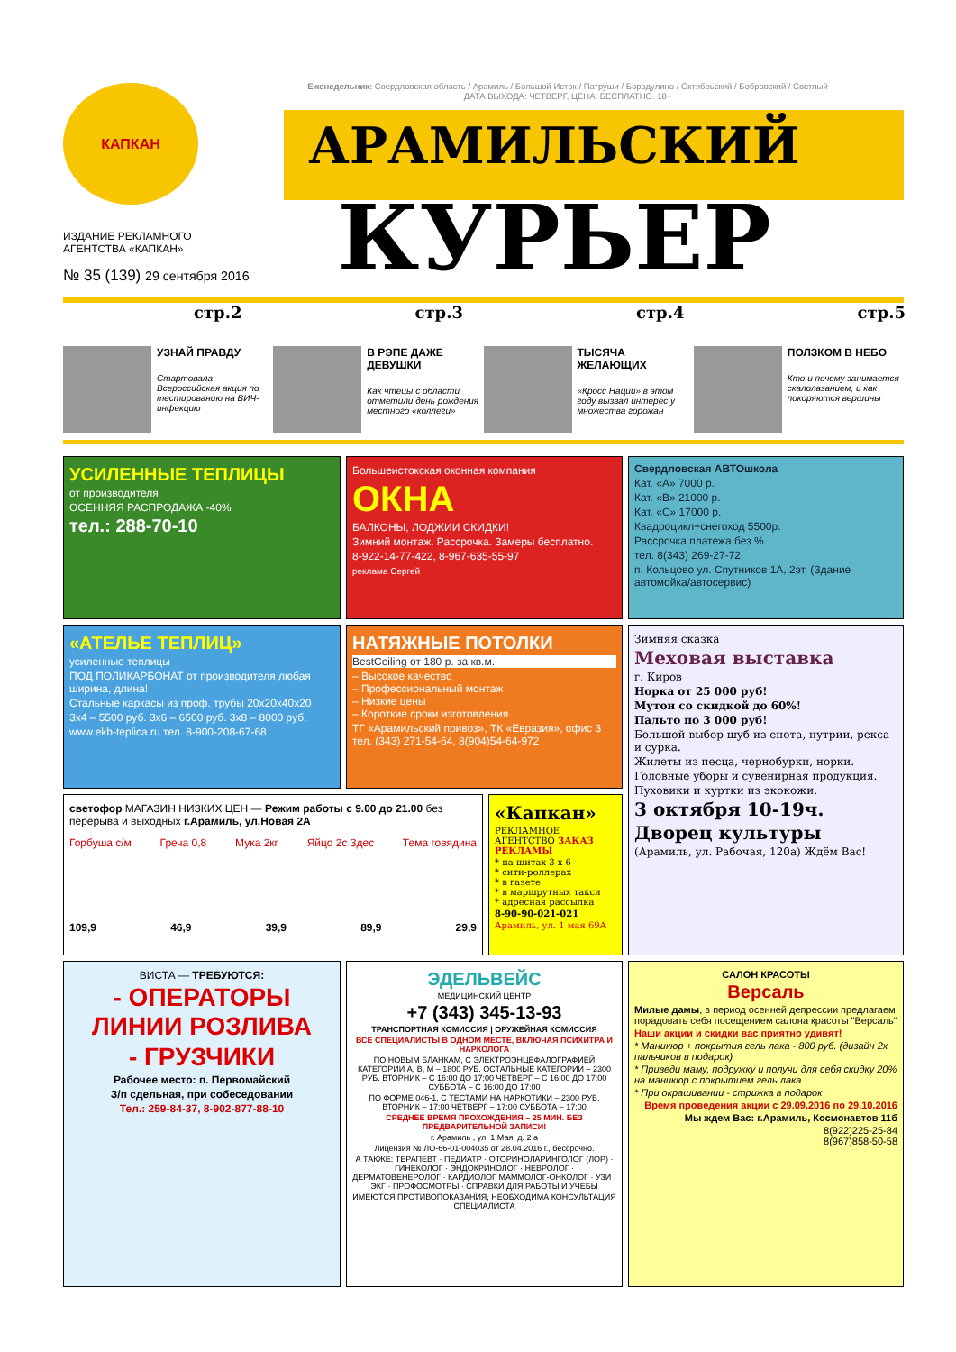Еженедельник: Свердловская область / Арамиль / Большой Исток / Патруши / Бородулино / Октябрьский / Бобровский / Светлый
ДАТА ВЫХОДА: ЧЕТВЕРГ, ЦЕНА: БЕСПЛАТНО. 18+
КАПКАН
АРАМИЛЬСКИЙ
КУРЬЕР
ИЗДАНИЕ РЕКЛАМНОГО
АГЕНТСТВА «КАПКАН»
№ 35 (139) 29 сентября 2016
стр.2 стр.3 стр.4 стр.5
УЗНАЙ ПРАВДУ
Стартовала Всероссийская акция по тестированию на ВИЧ-инфекцию
В РЭПЕ ДАЖЕ ДЕВУШКИ
Как чтецы с области отметили день рождения местного «коллеги»
ТЫСЯЧА ЖЕЛАЮЩИХ
«Кросс Нации» в этом году вызвал интерес у множества горожан
ПОЛЗКОМ В НЕБО
Кто и почему занимается скалолазанием, и как покоряются вершины
УСИЛЕННЫЕ ТЕПЛИЦЫ
от производителя
ОСЕННЯЯ РАСПРОДАЖА -40%
тел.: 288-70-10
Большеистокская оконная компания
ОКНА
БАЛКОНЫ, ЛОДЖИИ СКИДКИ!
Зимний монтаж. Рассрочка. Замеры бесплатно.
8-922-14-77-422, 8-967-635-55-97
реклама Сергей
Свердловская АВТОшкола
Кат. «А» 7000 р.
Кат. «В» 21000 р.
Кат. «С» 17000 р.
Квадроцикл+снегоход 5500р.
Рассрочка платежа без %
тел. 8(343) 269-27-72
п. Кольцово ул. Спутников 1А, 2эт. (Здание автомойка/автосервис)
«АТЕЛЬЕ ТЕПЛИЦ»
усиленные теплицы
ПОД ПОЛИКАРБОНАТ от производителя любая ширина, длина!
Стальные каркасы из проф. трубы 20х20х40х20
3х4 – 5500 руб. 3х6 – 6500 руб. 3х8 – 8000 руб.
www.ekb-teplica.ru тел. 8-900-208-67-68
НАТЯЖНЫЕ ПОТОЛКИ
BestCeiling от 180 р. за кв.м.
– Высокое качество
– Профессиональный монтаж
– Низкие цены
– Короткие сроки изготовления
ТГ «Арамильский привоз», ТК «Евразия», офис 3 тел. (343) 271-54-64, 8(904)54-64-972
Зимняя сказка
Меховая выставка
г. Киров
Норка от 25 000 руб!
Мутон со скидкой до 60%!
Пальто по 3 000 руб!
Большой выбор шуб из енота, нутрии, рекса и сурка.
Жилеты из песца, чернобурки, норки.
Головные уборы и сувенирная продукция.
Пуховики и куртки из экокожи.
3 октября 10-19ч.
Дворец культуры
(Арамиль, ул. Рабочая, 120а) Ждём Вас!
светофор МАГАЗИН НИЗКИХ ЦЕН — Режим работы с 9.00 до 21.00 без перерыва и выходных г.Арамиль, ул.Новая 2А
Горбуша с/м Греча 0,8 Мука 2кг Яйцо 2с 3дес Тема говядина
109,9 46,9 39,9 89,9 29,9
«Капкан»
РЕКЛАМНОЕ АГЕНТСТВО ЗАКАЗ РЕКЛАМЫ
* на щитах 3 х 6
* сити-роллерах
* в газете
* в маршрутных такси
* адресная рассылка
8-90-90-021-021
Арамиль, ул. 1 мая 69А
ВИСТА — ТРЕБУЮТСЯ:
- ОПЕРАТОРЫ ЛИНИИ РОЗЛИВА
- ГРУЗЧИКИ
Рабочее место: п. Первомайский
З/п сдельная, при собеседовании
Тел.: 259-84-37, 8-902-877-88-10
ЭДЕЛЬВЕЙС
МЕДИЦИНСКИЙ ЦЕНТР
+7 (343) 345-13-93
ТРАНСПОРТНАЯ КОМИССИЯ | ОРУЖЕЙНАЯ КОМИССИЯ
ВСЕ СПЕЦИАЛИСТЫ В ОДНОМ МЕСТЕ, ВКЛЮЧАЯ ПСИХИТРА И НАРКОЛОГА
ПО НОВЫМ БЛАНКАМ, С ЭЛЕКТРОЭНЦЕФАЛОГРАФИЕЙ КАТЕГОРИИ А, В, М – 1800 РУБ. ОСТАЛЬНЫЕ КАТЕГОРИИ – 2300 РУБ. ВТОРНИК – С 16:00 ДО 17:00 ЧЕТВЕРГ – С 16:00 ДО 17:00 СУББОТА – С 16:00 ДО 17:00
ПО ФОРМЕ 046-1, С ТЕСТАМИ НА НАРКОТИКИ – 2300 РУБ. ВТОРНИК – 17:00 ЧЕТВЕРГ – 17:00 СУББОТА – 17:00
СРЕДНЕЕ ВРЕМЯ ПРОХОЖДЕНИЯ – 25 МИН. БЕЗ ПРЕДВАРИТЕЛЬНОЙ ЗАПИСИ!
г. Арамиль , ул. 1 Мая, д. 2 а
Лицензия № ЛО-66-01-004035 от 28.04.2016 г., бессрочно.
А ТАКЖЕ: ТЕРАПЕВТ · ПЕДИАТР · ОТОРИНОЛАРИНГОЛОГ (ЛОР) · ГИНЕКОЛОГ · ЭНДОКРИНОЛОГ · НЕВРОЛОГ · ДЕРМАТОВЕНЕРОЛОГ · КАРДИОЛОГ МАММОЛОГ-ОНКОЛОГ · УЗИ · ЭКГ · ПРОФОСМОТРЫ · СПРАВКИ ДЛЯ РАБОТЫ И УЧЕБЫ
ИМЕЮТСЯ ПРОТИВОПОКАЗАНИЯ, НЕОБХОДИМА КОНСУЛЬТАЦИЯ СПЕЦИАЛИСТА
САЛОН КРАСОТЫ
Версаль
Милые дамы, в период осенней депрессии предлагаем порадовать себя посещением салона красоты "Версаль"
Наши акции и скидки вас приятно удивят!
* Маникюр + покрытия гель лака - 800 руб. (дизайн 2х пальчиков в подарок)
* Приведи маму, подружку и получи для себя скидку 20% на маникюр с покрытием гель лака
* При окрашивании - стрижка в подарок
Время проведения акции с 29.09.2016 по 29.10.2016
Мы ждем Вас: г.Арамиль, Космонавтов 11б
8(922)225-25-84
8(967)858-50-58